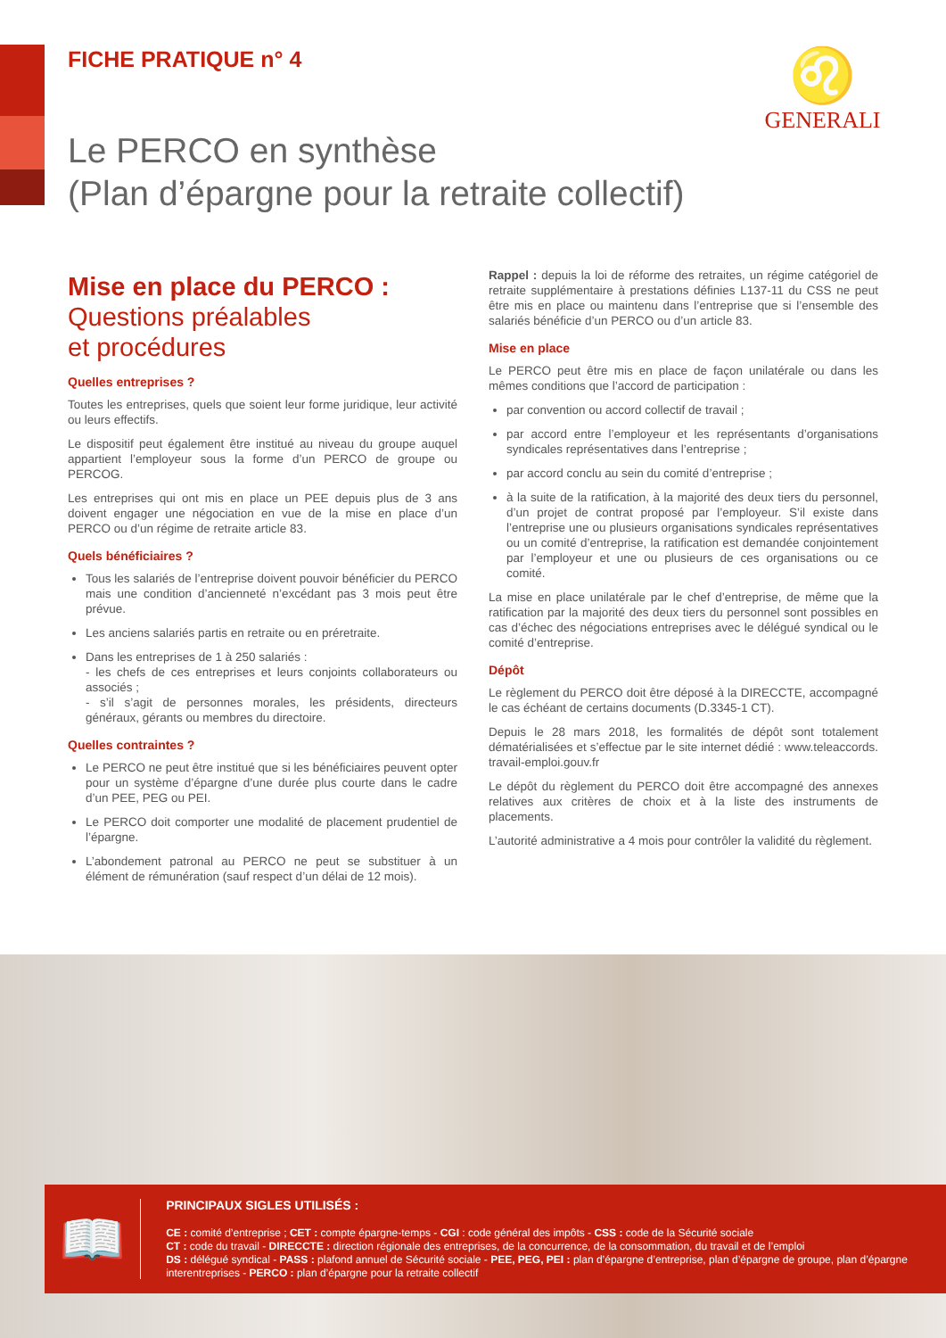FICHE PRATIQUE n° 4
♌
GENERALI
Le PERCO en synthèse
(Plan d’épargne pour la retraite collectif)
Mise en place du PERCO :
Questions préalables
et procédures
Quelles entreprises ?
Toutes les entreprises, quels que soient leur forme juridique, leur activité ou leurs effectifs.
Le dispositif peut également être institué au niveau du groupe auquel appartient l’employeur sous la forme d’un PERCO de groupe ou PERCOG.
Les entreprises qui ont mis en place un PEE depuis plus de 3 ans doivent engager une négociation en vue de la mise en place d’un PERCO ou d’un régime de retraite article 83.
Quels bénéficiaires ?
Tous les salariés de l’entreprise doivent pouvoir bénéficier du PERCO mais une condition d’ancienneté n’excédant pas 3 mois peut être prévue.
Les anciens salariés partis en retraite ou en préretraite.
Dans les entreprises de 1 à 250 salariés :
- les chefs de ces entreprises et leurs conjoints collaborateurs ou associés ;
- s’il s’agit de personnes morales, les présidents, directeurs généraux, gérants ou membres du directoire.
Quelles contraintes ?
Le PERCO ne peut être institué que si les bénéficiaires peuvent opter pour un système d’épargne d’une durée plus courte dans le cadre d’un PEE, PEG ou PEI.
Le PERCO doit comporter une modalité de placement prudentiel de l’épargne.
L’abondement patronal au PERCO ne peut se substituer à un élément de rémunération (sauf respect d’un délai de 12 mois).
Rappel : depuis la loi de réforme des retraites, un régime catégoriel de retraite supplémentaire à prestations définies L137-11 du CSS ne peut être mis en place ou maintenu dans l’entreprise que si l’ensemble des salariés bénéficie d’un PERCO ou d’un article 83.
Mise en place
Le PERCO peut être mis en place de façon unilatérale ou dans les mêmes conditions que l’accord de participation :
par convention ou accord collectif de travail ;
par accord entre l’employeur et les représentants d’organisations syndicales représentatives dans l’entreprise ;
par accord conclu au sein du comité d’entreprise ;
à la suite de la ratification, à la majorité des deux tiers du personnel, d’un projet de contrat proposé par l’employeur. S’il existe dans l’entreprise une ou plusieurs organisations syndicales représentatives ou un comité d’entreprise, la ratification est demandée conjointement par l’employeur et une ou plusieurs de ces organisations ou ce comité.
La mise en place unilatérale par le chef d’entreprise, de même que la ratification par la majorité des deux tiers du personnel sont possibles en cas d’échec des négociations entreprises avec le délégué syndical ou le comité d’entreprise.
Dépôt
Le règlement du PERCO doit être déposé à la DIRECCTE, accompagné le cas échéant de certains documents (D.3345-1 CT).
Depuis le 28 mars 2018, les formalités de dépôt sont totalement dématérialisées et s’effectue par le site internet dédié : www.teleaccords. travail-emploi.gouv.fr
Le dépôt du règlement du PERCO doit être accompagné des annexes relatives aux critères de choix et à la liste des instruments de placements.
L’autorité administrative a 4 mois pour contrôler la validité du règlement.
📖
PRINCIPAUX SIGLES UTILISÉS :
CE : comité d’entreprise ; CET : compte épargne-temps - CGI : code général des impôts - CSS : code de la Sécurité sociale
CT : code du travail - DIRECCTE : direction régionale des entreprises, de la concurrence, de la consommation, du travail et de l’emploi
DS : délégué syndical - PASS : plafond annuel de Sécurité sociale - PEE, PEG, PEI : plan d’épargne d’entreprise, plan d’épargne de groupe, plan d’épargne interentreprises - PERCO : plan d’épargne pour la retraite collectif